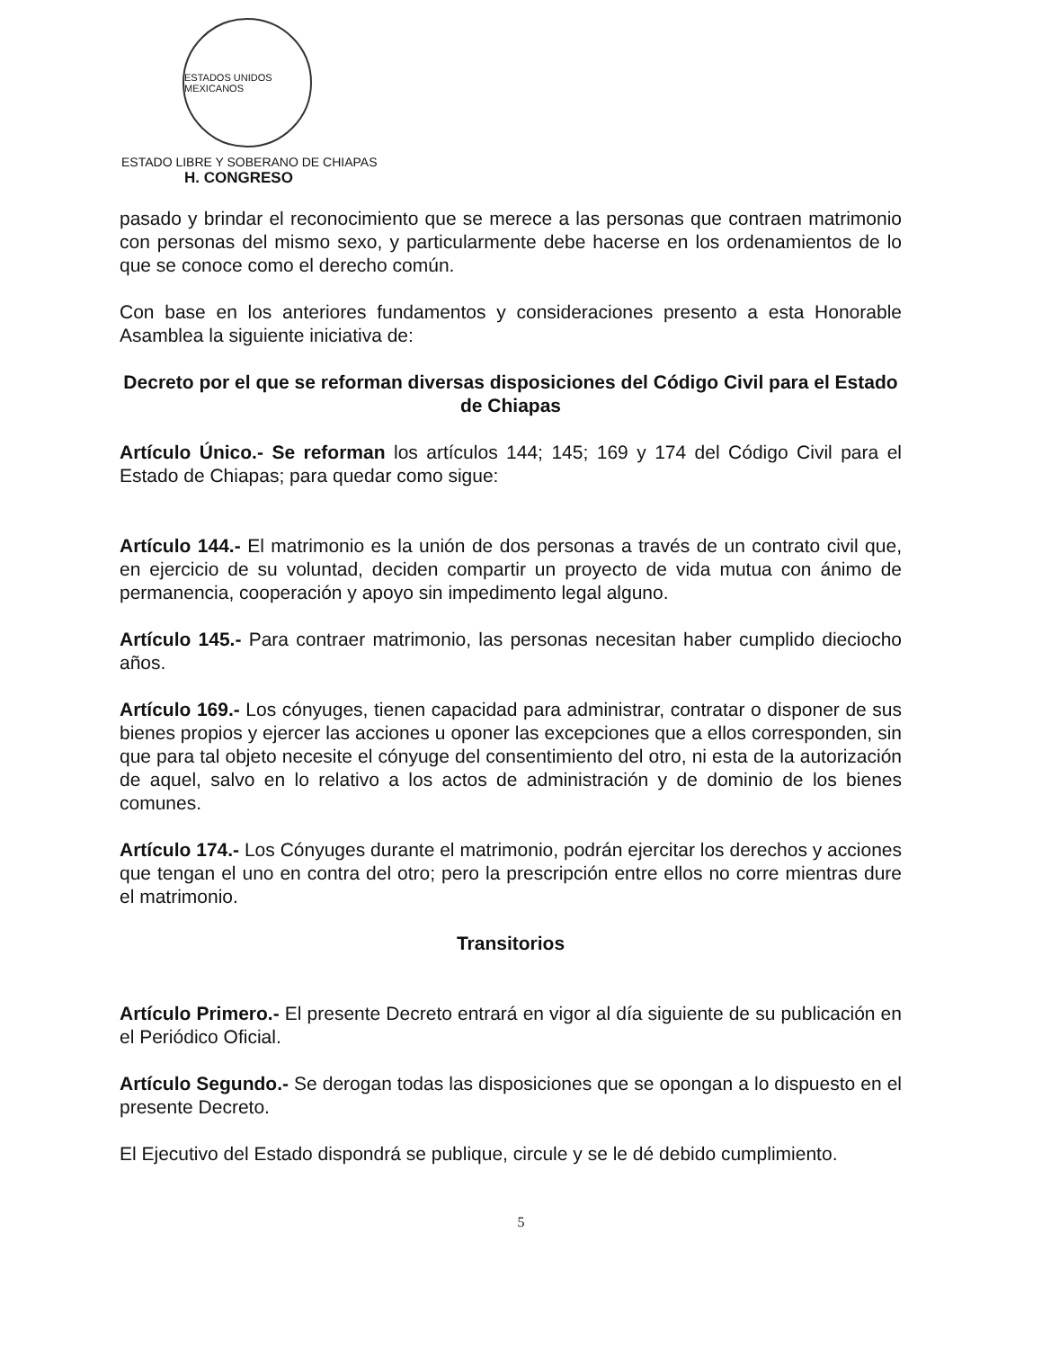ESTADOS UNIDOS MEXICANOS
ESTADO LIBRE Y SOBERANO DE CHIAPAS
H. CONGRESO
pasado y brindar el reconocimiento que se merece a las personas que contraen matrimonio con personas del mismo sexo, y particularmente debe hacerse en los ordenamientos de lo que se conoce como el derecho común.
Con base en los anteriores fundamentos y consideraciones presento a esta Honorable Asamblea la siguiente iniciativa de:
Decreto por el que se reforman diversas disposiciones del Código Civil para el Estado de Chiapas
Artículo Único.- Se reforman los artículos 144; 145; 169 y 174 del Código Civil para el Estado de Chiapas; para quedar como sigue:
Artículo 144.- El matrimonio es la unión de dos personas a través de un contrato civil que, en ejercicio de su voluntad, deciden compartir un proyecto de vida mutua con ánimo de permanencia, cooperación y apoyo sin impedimento legal alguno.
Artículo 145.- Para contraer matrimonio, las personas necesitan haber cumplido dieciocho años.
Artículo 169.- Los cónyuges, tienen capacidad para administrar, contratar o disponer de sus bienes propios y ejercer las acciones u oponer las excepciones que a ellos corresponden, sin que para tal objeto necesite el cónyuge del consentimiento del otro, ni esta de la autorización de aquel, salvo en lo relativo a los actos de administración y de dominio de los bienes comunes.
Artículo 174.- Los Cónyuges durante el matrimonio, podrán ejercitar los derechos y acciones que tengan el uno en contra del otro; pero la prescripción entre ellos no corre mientras dure el matrimonio.
Transitorios
Artículo Primero.- El presente Decreto entrará en vigor al día siguiente de su publicación en el Periódico Oficial.
Artículo Segundo.- Se derogan todas las disposiciones que se opongan a lo dispuesto en el presente Decreto.
El Ejecutivo del Estado dispondrá se publique, circule y se le dé debido cumplimiento.
5